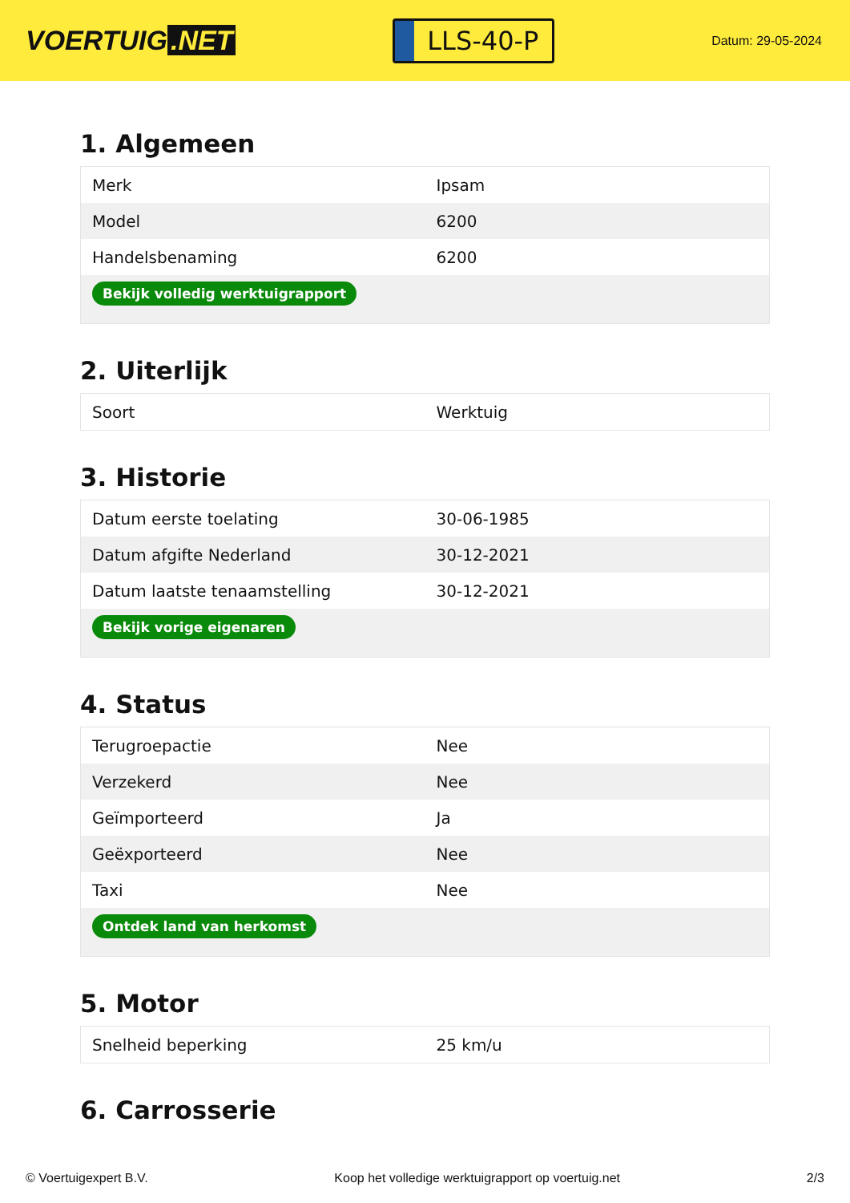VOERTUIG.NET
LLS-40-P
Datum: 29-05-2024
1. Algemeen
| Merk | Ipsam |
| Model | 6200 |
| Handelsbenaming | 6200 |
| Bekijk volledig werktuigrapport | |
2. Uiterlijk
| Soort | Werktuig |
3. Historie
| Datum eerste toelating | 30-06-1985 |
| Datum afgifte Nederland | 30-12-2021 |
| Datum laatste tenaamstelling | 30-12-2021 |
| Bekijk vorige eigenaren | |
4. Status
| Terugroepactie | Nee |
| Verzekerd | Nee |
| Geïmporteerd | Ja |
| Geëxporteerd | Nee |
| Taxi | Nee |
| Ontdek land van herkomst | |
5. Motor
| Snelheid beperking | 25 km/u |
6. Carrosserie
© Voertuigexpert B.V. Koop het volledige werktuigrapport op voertuig.net 2/3